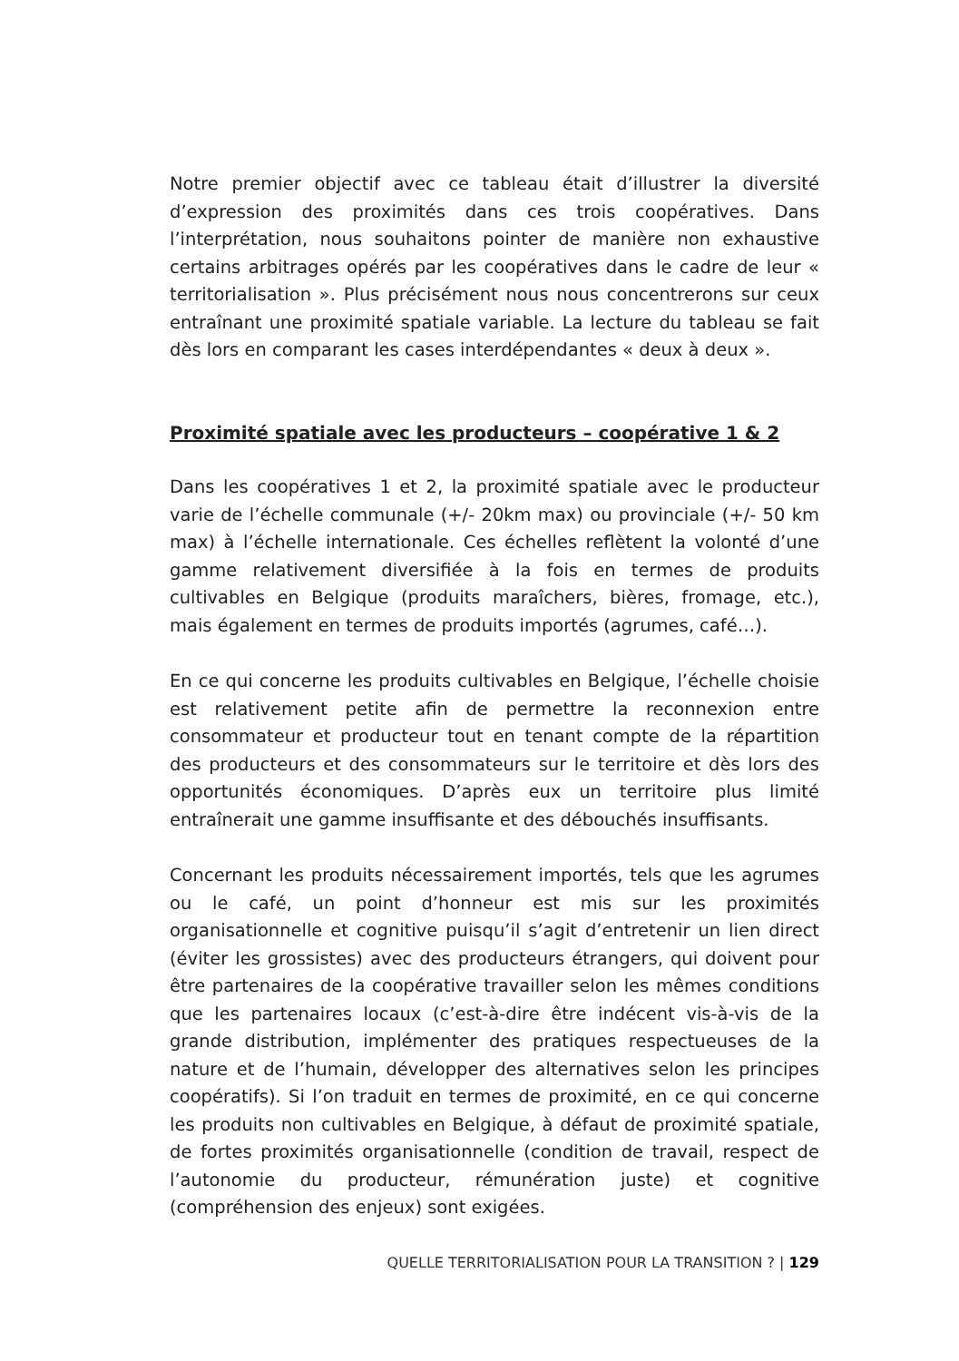Notre premier objectif avec ce tableau était d’illustrer la diversité d’expression des proximités dans ces trois coopératives. Dans l’interprétation, nous souhaitons pointer de manière non exhaustive certains arbitrages opérés par les coopératives dans le cadre de leur « territorialisation ». Plus précisément nous nous concentrerons sur ceux entraînant une proximité spatiale variable. La lecture du tableau se fait dès lors en comparant les cases interdépendantes « deux à deux ».
Proximité spatiale avec les producteurs – coopérative 1 & 2
Dans les coopératives 1 et 2, la proximité spatiale avec le producteur varie de l’échelle communale (+/- 20km max) ou provinciale (+/- 50 km max) à l’échelle internationale. Ces échelles reflètent la volonté d’une gamme relativement diversifiée à la fois en termes de produits cultivables en Belgique (produits maraîchers, bières, fromage, etc.), mais également en termes de produits importés (agrumes, café…).
En ce qui concerne les produits cultivables en Belgique, l’échelle choisie est relativement petite afin de permettre la reconnexion entre consommateur et producteur tout en tenant compte de la répartition des producteurs et des consommateurs sur le territoire et dès lors des opportunités économiques. D’après eux un territoire plus limité entraînerait une gamme insuffisante et des débouchés insuffisants.
Concernant les produits nécessairement importés, tels que les agrumes ou le café, un point d’honneur est mis sur les proximités organisationnelle et cognitive puisqu’il s’agit d’entretenir un lien direct (éviter les grossistes) avec des producteurs étrangers, qui doivent pour être partenaires de la coopérative travailler selon les mêmes conditions que les partenaires locaux (c’est-à-dire être indécent vis-à-vis de la grande distribution, implémenter des pratiques respectueuses de la nature et de l’humain, développer des alternatives selon les principes coopératifs). Si l’on traduit en termes de proximité, en ce qui concerne les produits non cultivables en Belgique, à défaut de proximité spatiale, de fortes proximités organisationnelle (condition de travail, respect de l’autonomie du producteur, rémunération juste) et cognitive (compréhension des enjeux) sont exigées.
QUELLE TERRITORIALISATION POUR LA TRANSITION ? | 129